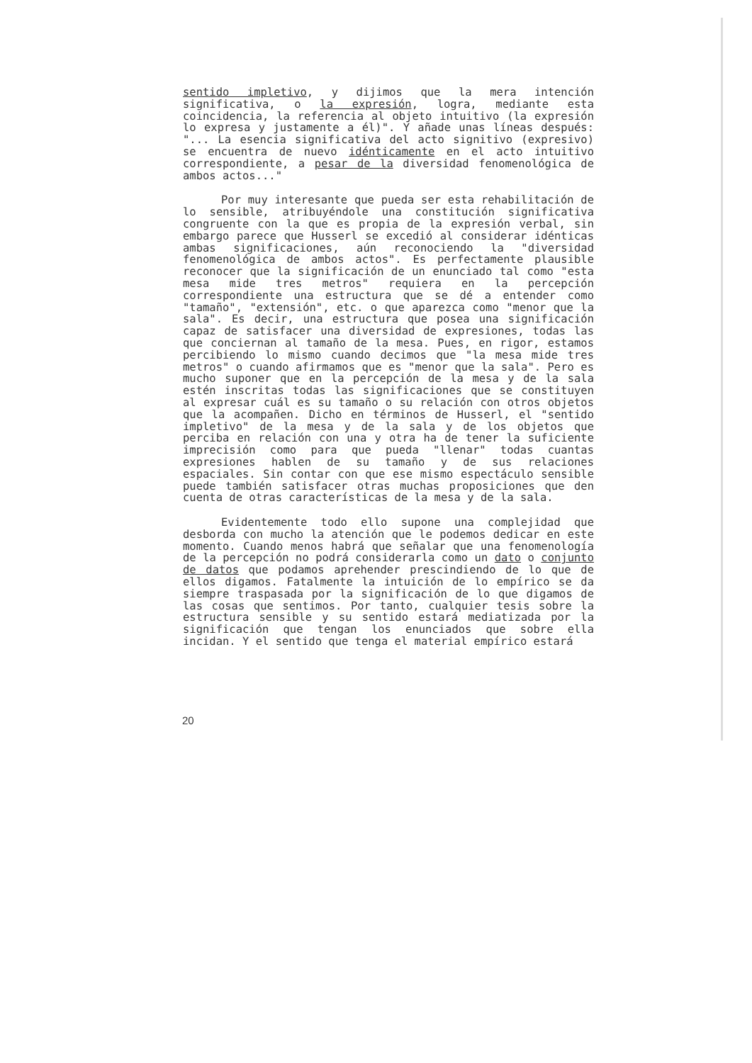sentido impletivo, y dijimos que la mera intención significativa, o la expresión, logra, mediante esta coincidencia, la referencia al objeto intuitivo (la expresión lo expresa y justamente a él)". Y añade unas líneas después: "... La esencia significativa del acto signitivo (expresivo) se encuentra de nuevo idénticamente en el acto intuitivo correspondiente, a pesar de la diversidad fenomenológica de ambos actos..."
Por muy interesante que pueda ser esta rehabilitación de lo sensible, atribuyéndole una constitución significativa congruente con la que es propia de la expresión verbal, sin embargo parece que Husserl se excedió al considerar idénticas ambas significaciones, aún reconociendo la "diversidad fenomenológica de ambos actos". Es perfectamente plausible reconocer que la significación de un enunciado tal como "esta mesa mide tres metros" requiera en la percepción correspondiente una estructura que se dé a entender como "tamaño", "extensión", etc. o que aparezca como "menor que la sala". Es decir, una estructura que posea una significación capaz de satisfacer una diversidad de expresiones, todas las que conciernan al tamaño de la mesa. Pues, en rigor, estamos percibiendo lo mismo cuando decimos que "la mesa mide tres metros" o cuando afirmamos que es "menor que la sala". Pero es mucho suponer que en la percepción de la mesa y de la sala estén inscritas todas las significaciones que se constituyen al expresar cuál es su tamaño o su relación con otros objetos que la acompañen. Dicho en términos de Husserl, el "sentido impletivo" de la mesa y de la sala y de los objetos que perciba en relación con una y otra ha de tener la suficiente imprecisión como para que pueda "llenar" todas cuantas expresiones hablen de su tamaño y de sus relaciones espaciales. Sin contar con que ese mismo espectáculo sensible puede también satisfacer otras muchas proposiciones que den cuenta de otras características de la mesa y de la sala.
Evidentemente todo ello supone una complejidad que desborda con mucho la atención que le podemos dedicar en este momento. Cuando menos habrá que señalar que una fenomenología de la percepción no podrá considerarla como un dato o conjunto de datos que podamos aprehender prescindiendo de lo que de ellos digamos. Fatalmente la intuición de lo empírico se da siempre traspasada por la significación de lo que digamos de las cosas que sentimos. Por tanto, cualquier tesis sobre la estructura sensible y su sentido estará mediatizada por la significación que tengan los enunciados que sobre ella incidan. Y el sentido que tenga el material empírico estará
20